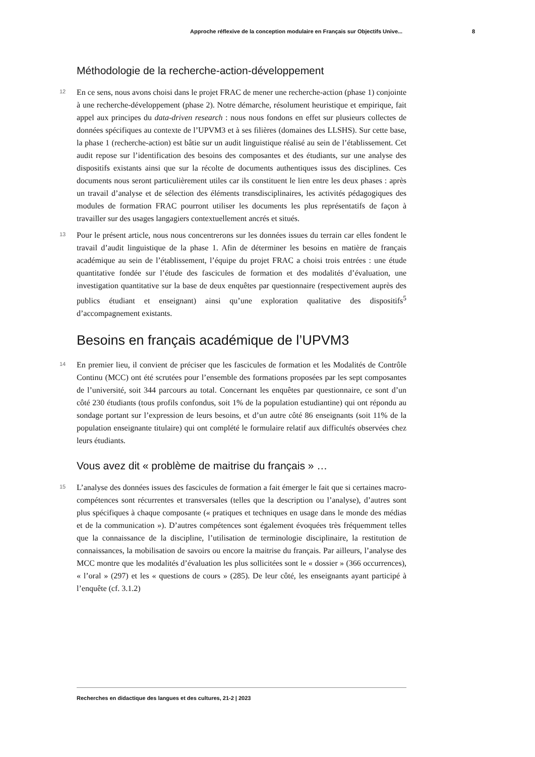Approche réflexive de la conception modulaire en Français sur Objectifs Unive... 8
Méthodologie de la recherche-action-développement
12 En ce sens, nous avons choisi dans le projet FRAC de mener une recherche-action (phase 1) conjointe à une recherche-développement (phase 2). Notre démarche, résolument heuristique et empirique, fait appel aux principes du data-driven research : nous nous fondons en effet sur plusieurs collectes de données spécifiques au contexte de l’UPVM3 et à ses filières (domaines des LLSHS). Sur cette base, la phase 1 (recherche-action) est bâtie sur un audit linguistique réalisé au sein de l’établissement. Cet audit repose sur l’identification des besoins des composantes et des étudiants, sur une analyse des dispositifs existants ainsi que sur la récolte de documents authentiques issus des disciplines. Ces documents nous seront particulièrement utiles car ils constituent le lien entre les deux phases : après un travail d’analyse et de sélection des éléments transdisciplinaires, les activités pédagogiques des modules de formation FRAC pourront utiliser les documents les plus représentatifs de façon à travailler sur des usages langagiers contextuellement ancrés et situés.
13 Pour le présent article, nous nous concentrerons sur les données issues du terrain car elles fondent le travail d’audit linguistique de la phase 1. Afin de déterminer les besoins en matière de français académique au sein de l’établissement, l’équipe du projet FRAC a choisi trois entrées : une étude quantitative fondée sur l’étude des fascicules de formation et des modalités d’évaluation, une investigation quantitative sur la base de deux enquêtes par questionnaire (respectivement auprès des publics étudiant et enseignant) ainsi qu’une exploration qualitative des dispositifs<sup>5</sup> d’accompagnement existants.
Besoins en français académique de l’UPVM3
14 En premier lieu, il convient de préciser que les fascicules de formation et les Modalités de Contrôle Continu (MCC) ont été scrutées pour l’ensemble des formations proposées par les sept composantes de l’université, soit 344 parcours au total. Concernant les enquêtes par questionnaire, ce sont d’un côté 230 étudiants (tous profils confondus, soit 1% de la population estudiantine) qui ont répondu au sondage portant sur l’expression de leurs besoins, et d’un autre côté 86 enseignants (soit 11% de la population enseignante titulaire) qui ont complété le formulaire relatif aux difficultés observées chez leurs étudiants.
Vous avez dit « problème de maitrise du français » …
15 L’analyse des données issues des fascicules de formation a fait émerger le fait que si certaines macro-compétences sont récurrentes et transversales (telles que la description ou l’analyse), d’autres sont plus spécifiques à chaque composante (« pratiques et techniques en usage dans le monde des médias et de la communication »). D’autres compétences sont également évoquées très fréquemment telles que la connaissance de la discipline, l’utilisation de terminologie disciplinaire, la restitution de connaissances, la mobilisation de savoirs ou encore la maitrise du français. Par ailleurs, l’analyse des MCC montre que les modalités d’évaluation les plus sollicitées sont le « dossier » (366 occurrences), « l’oral » (297) et les « questions de cours » (285). De leur côté, les enseignants ayant participé à l’enquête (cf. 3.1.2)
Recherches en didactique des langues et des cultures, 21-2 | 2023